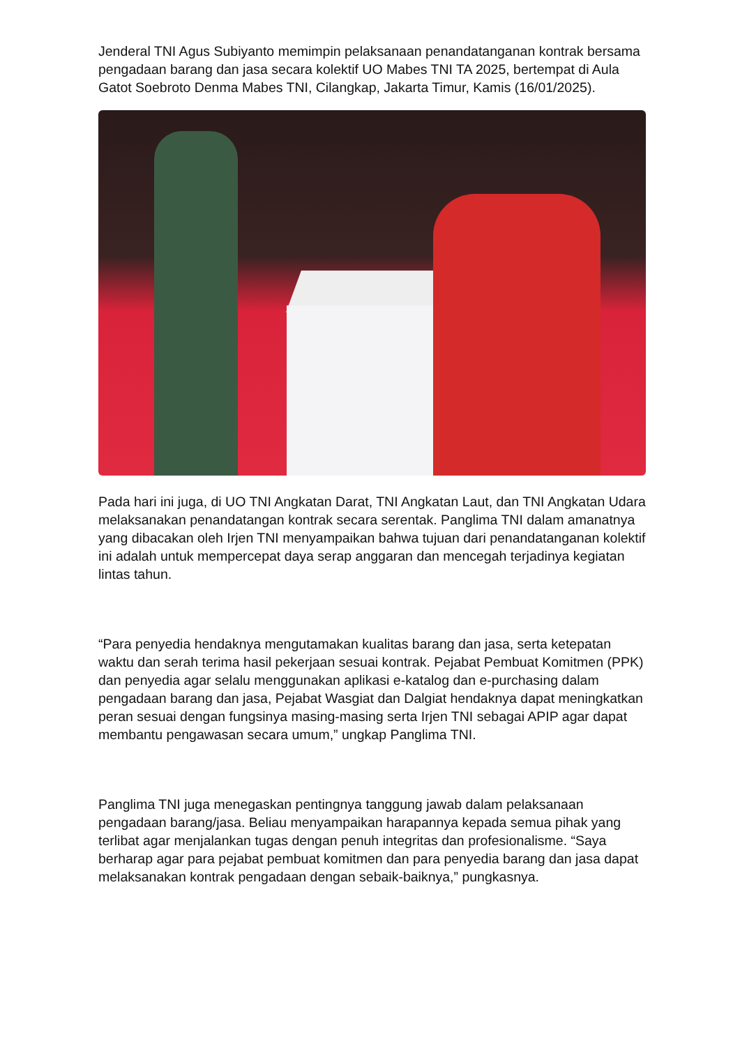Jenderal TNI Agus Subiyanto memimpin pelaksanaan penandatanganan kontrak bersama pengadaan barang dan jasa secara kolektif UO Mabes TNI TA 2025, bertempat di Aula Gatot Soebroto Denma Mabes TNI, Cilangkap, Jakarta Timur, Kamis (16/01/2025).
Pada hari ini juga, di UO TNI Angkatan Darat, TNI Angkatan Laut, dan TNI Angkatan Udara melaksanakan penandatangan kontrak secara serentak. Panglima TNI dalam amanatnya yang dibacakan oleh Irjen TNI menyampaikan bahwa tujuan dari penandatanganan kolektif ini adalah untuk mempercepat daya serap anggaran dan mencegah terjadinya kegiatan lintas tahun.
“Para penyedia hendaknya mengutamakan kualitas barang dan jasa, serta ketepatan waktu dan serah terima hasil pekerjaan sesuai kontrak. Pejabat Pembuat Komitmen (PPK) dan penyedia agar selalu menggunakan aplikasi e-katalog dan e-purchasing dalam pengadaan barang dan jasa, Pejabat Wasgiat dan Dalgiat hendaknya dapat meningkatkan peran sesuai dengan fungsinya masing-masing serta Irjen TNI sebagai APIP agar dapat membantu pengawasan secara umum,” ungkap Panglima TNI.
Panglima TNI juga menegaskan pentingnya tanggung jawab dalam pelaksanaan pengadaan barang/jasa. Beliau menyampaikan harapannya kepada semua pihak yang terlibat agar menjalankan tugas dengan penuh integritas dan profesionalisme. “Saya berharap agar para pejabat pembuat komitmen dan para penyedia barang dan jasa dapat melaksanakan kontrak pengadaan dengan sebaik-baiknya,” pungkasnya.